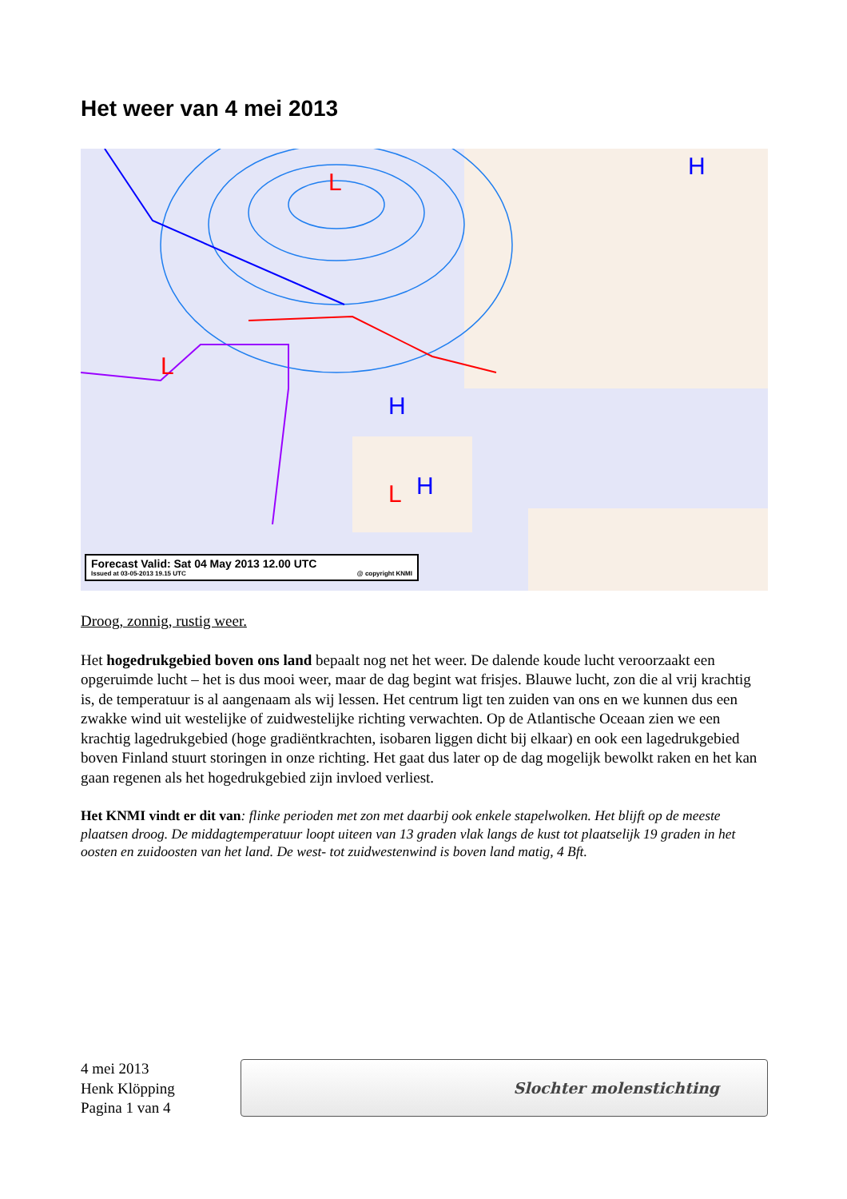Het weer van 4 mei 2013
H
H
H
L
L
L
Forecast Valid: Sat 04 May 2013 12.00 UTC
Issued at 03-05-2013 19.15 UTC @ copyright KNMI
Droog, zonnig, rustig weer.
Het hogedrukgebied boven ons land bepaalt nog net het weer. De dalende koude lucht veroorzaakt een opgeruimde lucht – het is dus mooi weer, maar de dag begint wat frisjes. Blauwe lucht, zon die al vrij krachtig is, de temperatuur is al aangenaam als wij lessen. Het centrum ligt ten zuiden van ons en we kunnen dus een zwakke wind uit westelijke of zuidwestelijke richting verwachten. Op de Atlantische Oceaan zien we een krachtig lagedrukgebied (hoge gradiëntkrachten, isobaren liggen dicht bij elkaar) en ook een lagedrukgebied boven Finland stuurt storingen in onze richting. Het gaat dus later op de dag mogelijk bewolkt raken en het kan gaan regenen als het hogedrukgebied zijn invloed verliest.
Het KNMI vindt er dit van: flinke perioden met zon met daarbij ook enkele stapelwolken. Het blijft op de meeste plaatsen droog. De middagtemperatuur loopt uiteen van 13 graden vlak langs de kust tot plaatselijk 19 graden in het oosten en zuidoosten van het land. De west- tot zuidwestenwind is boven land matig, 4 Bft.
4 mei 2013
Henk Klöpping
Pagina 1 van 4
Slochter molenstichting